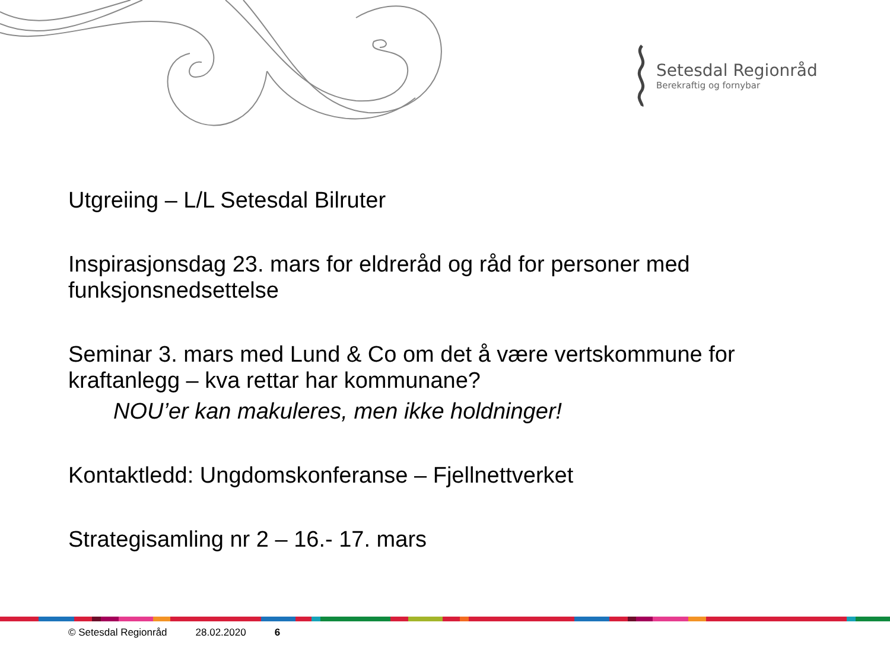Setesdal Regionråd
Berekraftig og fornybar
Utgreiing – L/L Setesdal Bilruter
Inspirasjonsdag 23. mars for eldreråd og råd for personer med funksjonsnedsettelse
Seminar 3. mars med Lund & Co om det å være vertskommune for kraftanlegg – kva rettar har kommunane?
NOU’er kan makuleres, men ikke holdninger!
Kontaktledd: Ungdomskonferanse – Fjellnettverket
Strategisamling nr 2 – 16.- 17. mars
© Setesdal Regionråd 28.02.2020 6